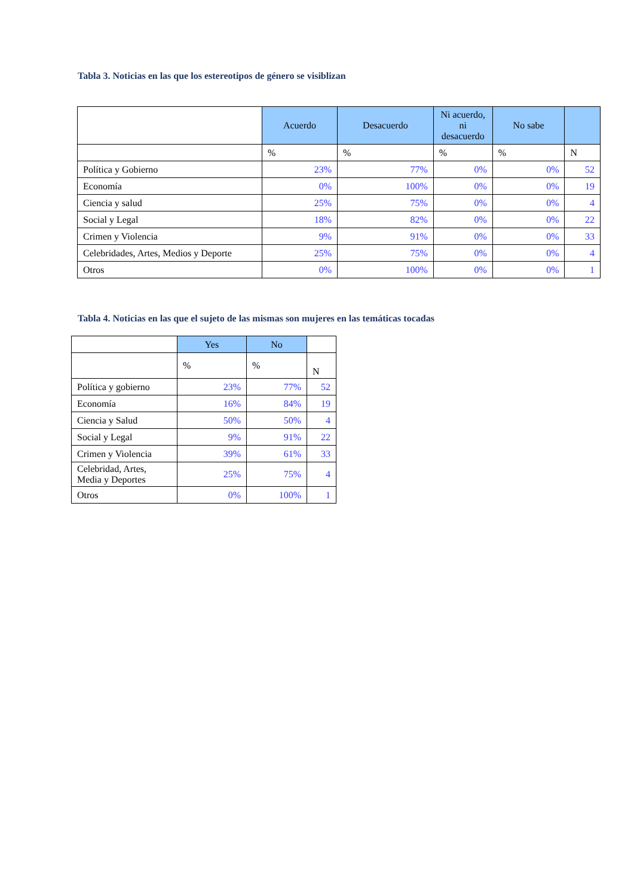Tabla 3. Noticias en las que los estereotipos de género se visiblizan
| | Acuerdo | Desacuerdo | Ni acuerdo, ni desacuerdo | No sabe | |
| --- | --- | --- | --- | --- | --- |
| | % | % | % | % | N |
| Política y Gobierno | 23% | 77% | 0% | 0% | 52 |
| Economía | 0% | 100% | 0% | 0% | 19 |
| Ciencia y salud | 25% | 75% | 0% | 0% | 4 |
| Social y Legal | 18% | 82% | 0% | 0% | 22 |
| Crimen y Violencia | 9% | 91% | 0% | 0% | 33 |
| Celebridades, Artes, Medios y Deporte | 25% | 75% | 0% | 0% | 4 |
| Otros | 0% | 100% | 0% | 0% | 1 |
Tabla 4. Noticias en las que el sujeto de las mismas son mujeres en las temáticas tocadas
| | Yes | No | |
| --- | --- | --- | --- |
| | % | % | N |
| Política y gobierno | 23% | 77% | 52 |
| Economía | 16% | 84% | 19 |
| Ciencia y Salud | 50% | 50% | 4 |
| Social y Legal | 9% | 91% | 22 |
| Crimen y Violencia | 39% | 61% | 33 |
| Celebridad, Artes, Media y Deportes | 25% | 75% | 4 |
| Otros | 0% | 100% | 1 |